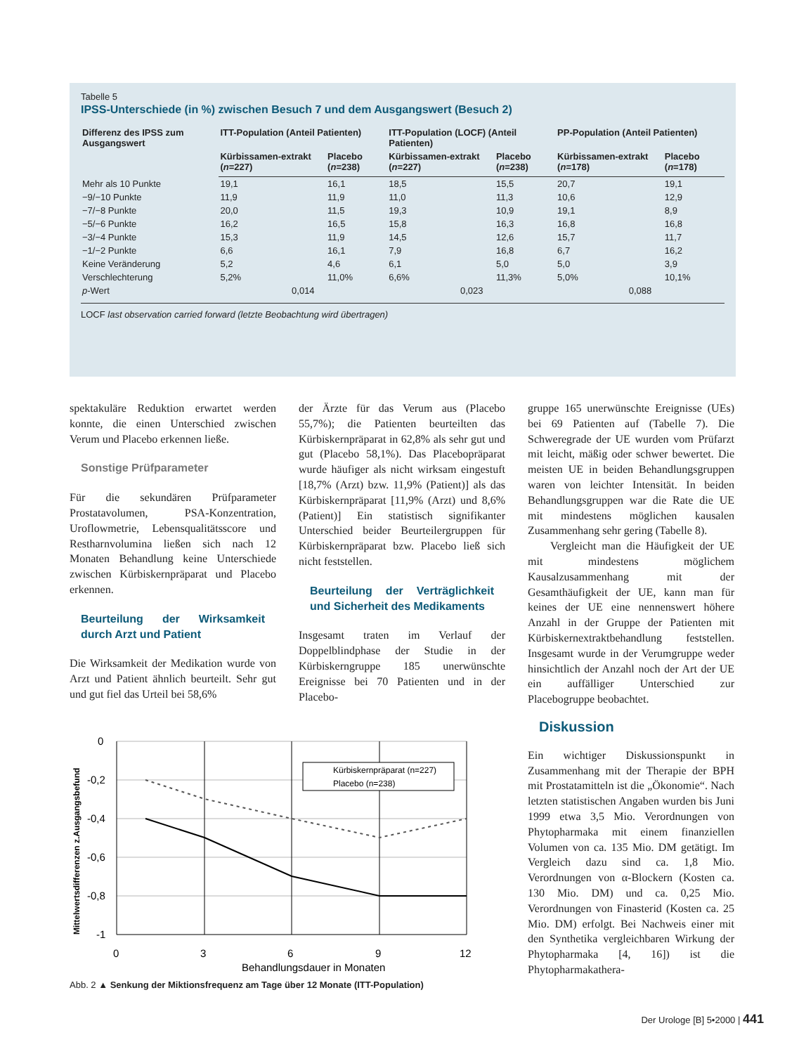Tabelle 5
IPSS-Unterschiede (in %) zwischen Besuch 7 und dem Ausgangswert (Besuch 2)
| Differenz des IPSS zum Ausgangswert | ITT-Population (Anteil Patienten) | | ITT-Population (LOCF) (Anteil Patienten) | | PP-Population (Anteil Patienten) | |
| --- | --- | --- | --- | --- | --- | --- |
| | Kürbissamen-extrakt ( n =227) | Placebo ( n =238) | Kürbissamen-extrakt ( n =227) | Placebo ( n =238) | Kürbissamen-extrakt ( n =178) | Placebo ( n =178) |
| Mehr als 10 Punkte | 19,1 | 16,1 | 18,5 | 15,5 | 20,7 | 19,1 |
| −9/−10 Punkte | 11,9 | 11,9 | 11,0 | 11,3 | 10,6 | 12,9 |
| −7/−8 Punkte | 20,0 | 11,5 | 19,3 | 10,9 | 19,1 | 8,9 |
| −5/−6 Punkte | 16,2 | 16,5 | 15,8 | 16,3 | 16,8 | 16,8 |
| −3/−4 Punkte | 15,3 | 11,9 | 14,5 | 12,6 | 15,7 | 11,7 |
| −1/−2 Punkte | 6,6 | 16,1 | 7,9 | 16,8 | 6,7 | 16,2 |
| Keine Veränderung | 5,2 | 4,6 | 6,1 | 5,0 | 5,0 | 3,9 |
| Verschlechterung | 5,2% | 11,0% | 6,6% | 11,3% | 5,0% | 10,1% |
| p -Wert | 0,014 | | 0,023 | | 0,088 | |
LOCF last observation carried forward (letzte Beobachtung wird übertragen)
spektakuläre Reduktion erwartet werden konnte, die einen Unterschied zwischen Verum und Placebo erkennen ließe.
Sonstige Prüfparameter
Für die sekundären Prüfparameter Prostatavolumen, PSA-Konzentration, Uroflowmetrie, Lebensqualitätsscore und Restharnvolumina ließen sich nach 12 Monaten Behandlung keine Unterschiede zwischen Kürbiskernpräparat und Placebo erkennen.
Beurteilung der Wirksamkeit durch Arzt und Patient
Die Wirksamkeit der Medikation wurde von Arzt und Patient ähnlich beurteilt. Sehr gut und gut fiel das Urteil bei 58,6%
der Ärzte für das Verum aus (Placebo 55,7%); die Patienten beurteilten das Kürbiskernpräparat in 62,8% als sehr gut und gut (Placebo 58,1%). Das Placebopräparat wurde häufiger als nicht wirksam eingestuft [18,7% (Arzt) bzw. 11,9% (Patient)] als das Kürbiskernpräparat [11,9% (Arzt) und 8,6% (Patient)] Ein statistisch signifikanter Unterschied beider Beurteilergruppen für Kürbiskernpräparat bzw. Placebo ließ sich nicht feststellen.
Beurteilung der Verträglichkeit und Sicherheit des Medikaments
Insgesamt traten im Verlauf der Doppelblindphase der Studie in der Kürbiskerngruppe 185 unerwünschte Ereignisse bei 70 Patienten und in der Placebo-
gruppe 165 unerwünschte Ereignisse (UEs) bei 69 Patienten auf (Tabelle 7). Die Schweregrade der UE wurden vom Prüfarzt mit leicht, mäßig oder schwer bewertet. Die meisten UE in beiden Behandlungsgruppen waren von leichter Intensität. In beiden Behandlungsgruppen war die Rate die UE mit mindestens möglichen kausalen Zusammenhang sehr gering (Tabelle 8).
Vergleicht man die Häufigkeit der UE mit mindestens möglichem Kausalzusammenhang mit der Gesamthäufigkeit der UE, kann man für keines der UE eine nennenswert höhere Anzahl in der Gruppe der Patienten mit Kürbiskernextraktbehandlung feststellen. Insgesamt wurde in der Verumgruppe weder hinsichtlich der Anzahl noch der Art der UE ein auffälliger Unterschied zur Placebogruppe beobachtet.
Diskussion
Ein wichtiger Diskussionspunkt in Zusammenhang mit der Therapie der BPH mit Prostatamitteln ist die „Ökonomie“. Nach letzten statistischen Angaben wurden bis Juni 1999 etwa 3,5 Mio. Verordnungen von Phytopharmaka mit einem finanziellen Volumen von ca. 135 Mio. DM getätigt. Im Vergleich dazu sind ca. 1,8 Mio. Verordnungen von α-Blockern (Kosten ca. 130 Mio. DM) und ca. 0,25 Mio. Verordnungen von Finasterid (Kosten ca. 25 Mio. DM) erfolgt. Bei Nachweis einer mit den Synthetika vergleichbaren Wirkung der Phytopharmaka [4, 16]) ist die Phytopharmakathera-
Mittelwertsdifferenzen z.Ausgangsbefund
0
-0,2
-0,4
-0,6
-0,8
-1
0
3
6
9
12
Behandlungsdauer in Monaten
Kürbiskernpräparat (n=227)
Placebo (n=238)
Abb. 2 ▲ Senkung der Miktionsfrequenz am Tage über 12 Monate (ITT-Population)
Der Urologe [B] 5•2000 | 441